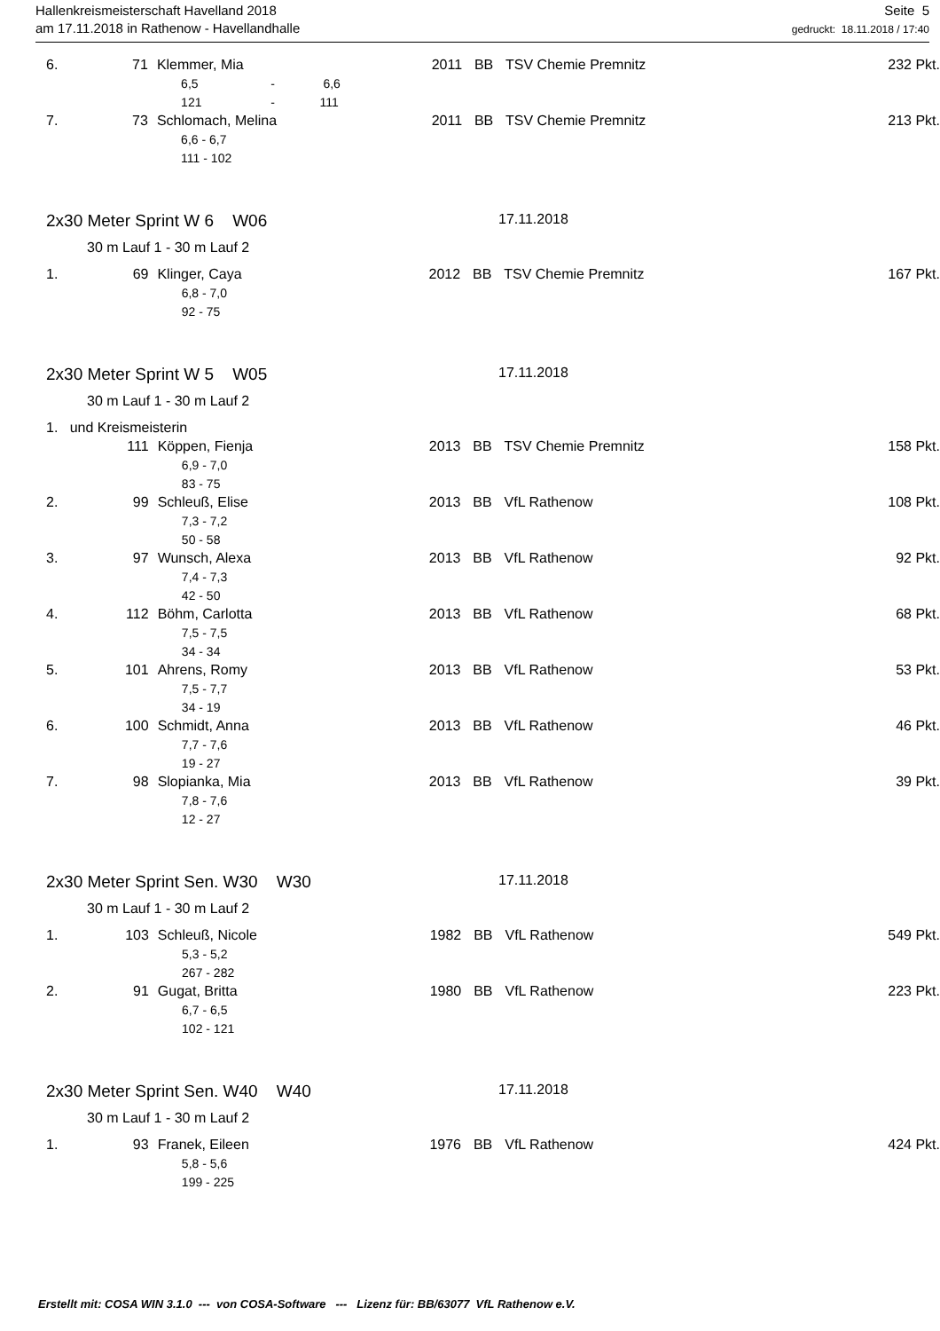Hallenkreismeisterschaft Havelland 2018
am 17.11.2018 in Rathenow - Havellandhalle
Seite 5
gedruckt: 18.11.2018 / 17:40
| 6. | 71 | Klemmer, Mia | 2011 | BB | TSV Chemie Premnitz | 232 Pkt. |
| | | 6,5 - 6,6 | | | | |
| | | 121 - 111 | | | | |
| 7. | 73 | Schlomach, Melina | 2011 | BB | TSV Chemie Premnitz | 213 Pkt. |
| | | 6,6 - 6,7 | | | | |
| | | 111 - 102 | | | | |
2x30 Meter Sprint W 6 W06 17.11.2018
30 m Lauf 1 - 30 m Lauf 2
| 1. | 69 | Klinger, Caya | 2012 | BB | TSV Chemie Premnitz | 167 Pkt. |
| | | 6,8 - 7,0 | | | | |
| | | 92 - 75 | | | | |
2x30 Meter Sprint W 5 W05 17.11.2018
30 m Lauf 1 - 30 m Lauf 2
| 1. und Kreismeisterin | | | | | | |
| | 111 | Köppen, Fienja | 2013 | BB | TSV Chemie Premnitz | 158 Pkt. |
| | | 6,9 - 7,0 | | | | |
| | | 83 - 75 | | | | |
| 2. | 99 | Schleuß, Elise | 2013 | BB | VfL Rathenow | 108 Pkt. |
| | | 7,3 - 7,2 | | | | |
| | | 50 - 58 | | | | |
| 3. | 97 | Wunsch, Alexa | 2013 | BB | VfL Rathenow | 92 Pkt. |
| | | 7,4 - 7,3 | | | | |
| | | 42 - 50 | | | | |
| 4. | 112 | Böhm, Carlotta | 2013 | BB | VfL Rathenow | 68 Pkt. |
| | | 7,5 - 7,5 | | | | |
| | | 34 - 34 | | | | |
| 5. | 101 | Ahrens, Romy | 2013 | BB | VfL Rathenow | 53 Pkt. |
| | | 7,5 - 7,7 | | | | |
| | | 34 - 19 | | | | |
| 6. | 100 | Schmidt, Anna | 2013 | BB | VfL Rathenow | 46 Pkt. |
| | | 7,7 - 7,6 | | | | |
| | | 19 - 27 | | | | |
| 7. | 98 | Slopianka, Mia | 2013 | BB | VfL Rathenow | 39 Pkt. |
| | | 7,8 - 7,6 | | | | |
| | | 12 - 27 | | | | |
2x30 Meter Sprint Sen. W30 W30 17.11.2018
30 m Lauf 1 - 30 m Lauf 2
| 1. | 103 | Schleuß, Nicole | 1982 | BB | VfL Rathenow | 549 Pkt. |
| | | 5,3 - 5,2 | | | | |
| | | 267 - 282 | | | | |
| 2. | 91 | Gugat, Britta | 1980 | BB | VfL Rathenow | 223 Pkt. |
| | | 6,7 - 6,5 | | | | |
| | | 102 - 121 | | | | |
2x30 Meter Sprint Sen. W40 W40 17.11.2018
30 m Lauf 1 - 30 m Lauf 2
| 1. | 93 | Franek, Eileen | 1976 | BB | VfL Rathenow | 424 Pkt. |
| | | 5,8 - 5,6 | | | | |
| | | 199 - 225 | | | | |
Erstellt mit: COSA WIN 3.1.0 --- von COSA-Software --- Lizenz für: BB/63077 VfL Rathenow e.V.